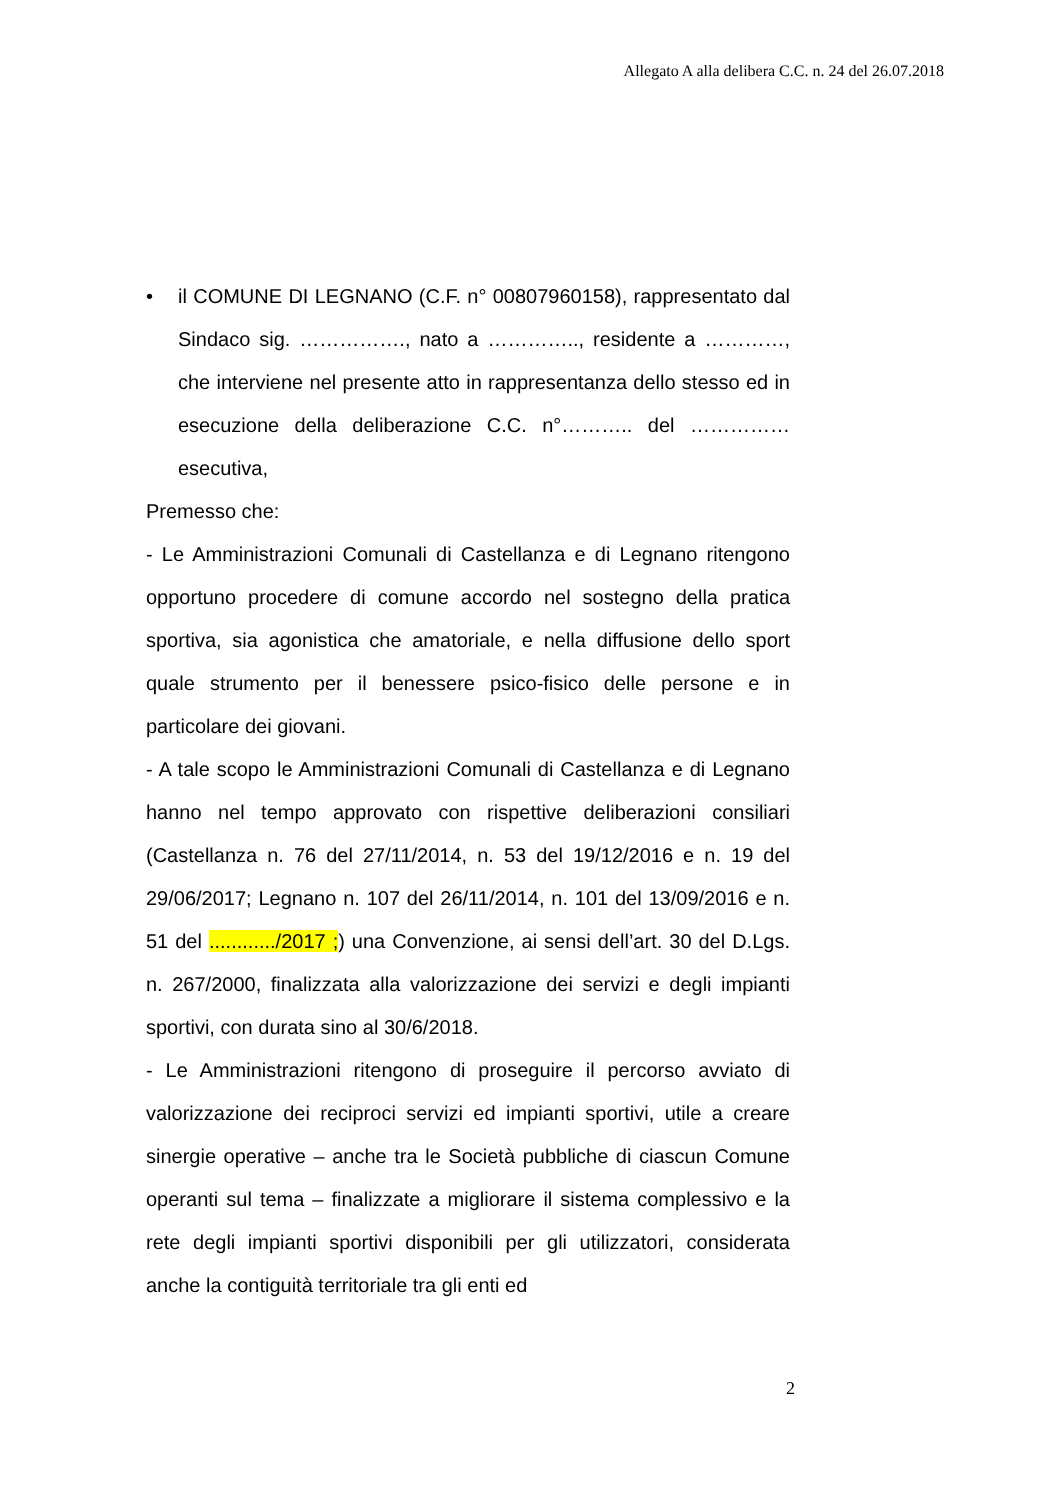Allegato A alla delibera C.C. n. 24 del 26.07.2018
• il COMUNE DI LEGNANO (C.F. n° 00807960158), rappresentato dal Sindaco sig. ……………., nato a ………….., residente a …………, che interviene nel presente atto in rappresentanza dello stesso ed in esecuzione della deliberazione C.C. n°……….. del …………… esecutiva,
Premesso che:
- Le Amministrazioni Comunali di Castellanza e di Legnano ritengono opportuno procedere di comune accordo nel sostegno della pratica sportiva, sia agonistica che amatoriale, e nella diffusione dello sport quale strumento per il benessere psico-fisico delle persone e in particolare dei giovani.
- A tale scopo le Amministrazioni Comunali di Castellanza e di Legnano hanno nel tempo approvato con rispettive deliberazioni consiliari (Castellanza n. 76 del 27/11/2014, n. 53 del 19/12/2016 e n. 19 del 29/06/2017; Legnano n. 107 del 26/11/2014, n. 101 del 13/09/2016 e n. 51 del ............/2017 ;) una Convenzione, ai sensi dell’art. 30 del D.Lgs. n. 267/2000, finalizzata alla valorizzazione dei servizi e degli impianti sportivi, con durata sino al 30/6/2018.
- Le Amministrazioni ritengono di proseguire il percorso avviato di valorizzazione dei reciproci servizi ed impianti sportivi, utile a creare sinergie operative – anche tra le Società pubbliche di ciascun Comune operanti sul tema – finalizzate a migliorare il sistema complessivo e la rete degli impianti sportivi disponibili per gli utilizzatori, considerata anche la contiguità territoriale tra gli enti ed
2